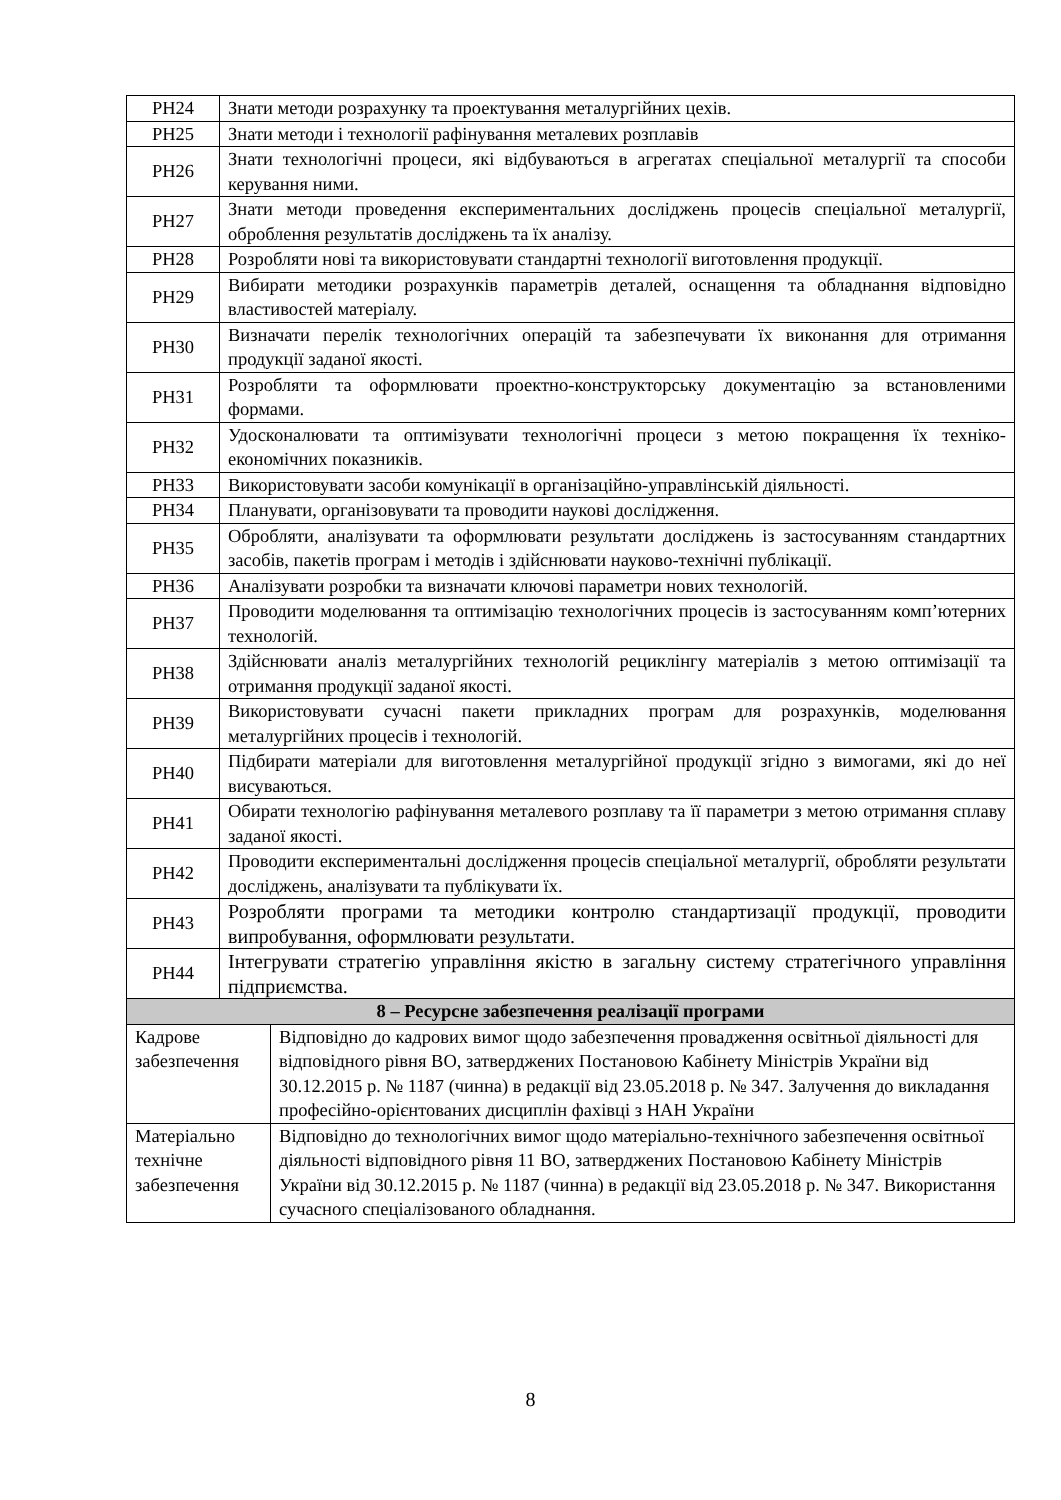| РН24 | Знати методи розрахунку та проектування металургійних цехів. | |
| РН25 | Знати методи і технології рафінування металевих розплавів | |
| РН26 | Знати технологічні процеси, які відбуваються в агрегатах спеціальної металургії та способи керування ними. | |
| РН27 | Знати методи проведення експериментальних досліджень процесів спеціальної металургії, оброблення результатів досліджень та їх аналізу. | |
| РН28 | Розробляти нові та використовувати стандартні технології виготовлення продукції. | |
| РН29 | Вибирати методики розрахунків параметрів деталей, оснащення та обладнання відповідно властивостей матеріалу. | |
| РН30 | Визначати перелік технологічних операцій та забезпечувати їх виконання для отримання продукції заданої якості. | |
| РН31 | Розробляти та оформлювати проектно-конструкторську документацію за встановленими формами. | |
| РН32 | Удосконалювати та оптимізувати технологічні процеси з метою покращення їх техніко-економічних показників. | |
| РН33 | Використовувати засоби комунікації в організаційно-управлінській діяльності. | |
| РН34 | Планувати, організовувати та проводити наукові дослідження. | |
| РН35 | Обробляти, аналізувати та оформлювати результати досліджень із застосуванням стандартних засобів, пакетів програм і методів і здійснювати науково-технічні публікації. | |
| РН36 | Аналізувати розробки та визначати ключові параметри нових технологій. | |
| РН37 | Проводити моделювання та оптимізацію технологічних процесів із застосуванням комп’ютерних технологій. | |
| РН38 | Здійснювати аналіз металургійних технологій рециклінгу матеріалів з метою оптимізації та отримання продукції заданої якості. | |
| РН39 | Використовувати сучасні пакети прикладних програм для розрахунків, моделювання металургійних процесів і технологій. | |
| РН40 | Підбирати матеріали для виготовлення металургійної продукції згідно з вимогами, які до неї висуваються. | |
| РН41 | Обирати технологію рафінування металевого розплаву та її параметри з метою отримання сплаву заданої якості. | |
| РН42 | Проводити експериментальні дослідження процесів спеціальної металургії, обробляти результати досліджень, аналізувати та публікувати їх. | |
| РН43 | Розробляти програми та методики контролю стандартизації продукції, проводити випробування, оформлювати результати. | |
| РН44 | Інтегрувати стратегію управління якістю в загальну систему стратегічного управління підприємства. | |
| 8 – Ресурсне забезпечення реалізації програми | | |
| Кадрове забезпечення | | Відповідно до кадрових вимог щодо забезпечення провадження освітньої діяльності для відповідного рівня ВО, затверджених Постановою Кабінету Міністрів України від 30.12.2015 р. № 1187 (чинна) в редакції від 23.05.2018 р. № 347. Залучення до викладання професійно-орієнтованих дисциплін фахівці з НАН України |
| Матеріально технічне забезпечення | | Відповідно до технологічних вимог щодо матеріально-технічного забезпечення освітньої діяльності відповідного рівня 11 ВО, затверджених Постановою Кабінету Міністрів України від 30.12.2015 р. № 1187 (чинна) в редакції від 23.05.2018 р. № 347. Використання сучасного спеціалізованого обладнання. |
8